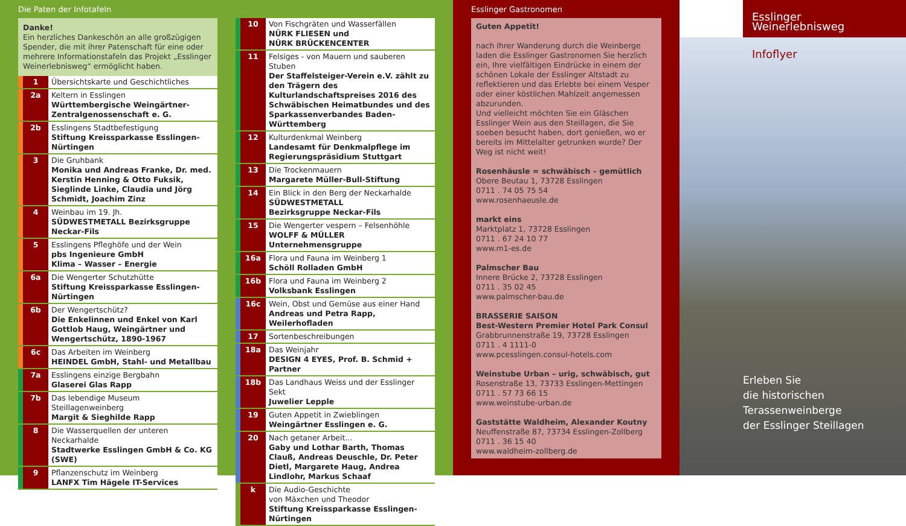Die Paten der Infotafeln
Danke!
Ein herzliches Dankeschön an alle großzügigen Spender, die mit ihrer Patenschaft für eine oder mehrere Informationstafeln das Projekt „Esslinger Weinerlebnisweg“ ermöglicht haben.
| | 1 | Übersichtskarte und Geschichtliches |
| | 2a | Keltern in Esslingen Württembergische Weingärtner-Zentralgenossenschaft e. G. |
| | 2b | Esslingens Stadtbefestigung Stiftung Kreissparkasse Esslingen-Nürtingen |
| | 3 | Die Gruhbank Monika und Andreas Franke, Dr. med. Kerstin Henning & Otto Fuksik, Sieglinde Linke, Claudia und Jörg Schmidt, Joachim Zinz |
| | 4 | Weinbau im 19. Jh. SÜDWESTMETALL Bezirksgruppe Neckar-Fils |
| | 5 | Esslingens Pfleghöfe und der Wein pbs Ingenieure GmbH Klima – Wasser – Energie |
| | 6a | Die Wengerter Schutzhütte Stiftung Kreissparkasse Esslingen-Nürtingen |
| | 6b | Der Wengertschütz? Die Enkelinnen und Enkel von Karl Gottlob Haug, Weingärtner und Wengertschütz, 1890-1967 |
| | 6c | Das Arbeiten im Weinberg HEINDEL GmbH, Stahl- und Metallbau |
| | 7a | Esslingens einzige Bergbahn Glaserei Glas Rapp |
| | 7b | Das lebendige Museum Steillagenweinberg Margit & Sieghilde Rapp |
| | 8 | Die Wasserquellen der unteren Neckarhalde Stadtwerke Esslingen GmbH & Co. KG (SWE) |
| | 9 | Pflanzenschutz im Weinberg LANFX Tim Hägele IT-Services |
| | 10 | Von Fischgräten und Wasserfällen NÜRK FLIESEN und NÜRK BRÜCKENCENTER |
| | 11 | Felsiges - von Mauern und sauberen Stuben Der Staffelsteiger-Verein e.V. zählt zu den Trägern des Kulturlandschaftspreises 2016 des Schwäbischen Heimatbundes und des Sparkassenverbandes Baden-Württemberg |
| | 12 | Kulturdenkmal Weinberg Landesamt für Denkmalpflege im Regierungspräsidium Stuttgart |
| | 13 | Die Trockenmauern Margarete Müller-Bull-Stiftung |
| | 14 | Ein Blick in den Berg der Neckarhalde SÜDWESTMETALL Bezirksgruppe Neckar-Fils |
| | 15 | Die Wengerter vespern – Felsenhöhle WOLFF & MÜLLER Unternehmensgruppe |
| | 16a | Flora und Fauna im Weinberg 1 Schöll Rolladen GmbH |
| | 16b | Flora und Fauna im Weinberg 2 Volksbank Esslingen |
| | 16c | Wein, Obst und Gemüse aus einer Hand Andreas und Petra Rapp, Weilerhofladen |
| | 17 | Sortenbeschreibungen |
| | 18a | Das Weinjahr DESIGN 4 EYES, Prof. B. Schmid + Partner |
| | 18b | Das Landhaus Weiss und der Esslinger Sekt Juwelier Lepple |
| | 19 | Guten Appetit in Zwieblingen Weingärtner Esslingen e. G. |
| | 20 | Nach getaner Arbeit... Gaby und Lothar Barth, Thomas Clauß, Andreas Deuschle, Dr. Peter Dietl, Margarete Haug, Andrea Lindlohr, Markus Schaaf |
| | k | Die Audio-Geschichte von Mäxchen und Theodor Stiftung Kreissparkasse Esslingen-Nürtingen |
Esslinger Gastronomen
Guten Appetit!
nach Ihrer Wanderung durch die Weinberge laden die Esslinger Gastronomen Sie herzlich ein, Ihre vielfältigen Eindrücke in einem der schönen Lokale der Esslinger Altstadt zu reflektieren und das Erlebte bei einem Vesper oder einer köstlichen Mahlzeit angemessen abzurunden.
Und vielleicht möchten Sie ein Gläschen Esslinger Wein aus den Steillagen, die Sie soeben besucht haben, dort genießen, wo er bereits im Mittelalter getrunken wurde? Der Weg ist nicht weit!
Rosenhäusle = schwäbisch – gemütlich
Obere Beutau 1, 73728 Esslingen
0711 . 74 05 75 54
www.rosenhaeusle.de
markt eins
Marktplatz 1, 73728 Esslingen
0711 . 67 24 10 77
www.m1-es.de
Palmscher Bau
Innere Brücke 2, 73728 Esslingen
0711 . 35 02 45
www.palmscher-bau.de
BRASSERIE SAISON
Best-Western Premier Hotel Park Consul
Grabbrunnenstraße 19, 73728 Esslingen
0711 . 4 1111-0
www.pcesslingen.consul-hotels.com
Weinstube Urban – urig, schwäbisch, gut
Rosenstraße 13, 73733 Esslingen-Mettingen
0711 . 57 73 66 15
www.weinstube-urban.de
Gaststätte Waldheim, Alexander Koutny
Neuffenstraße 87, 73734 Esslingen-Zollberg
0711 . 36 15 40
www.waldheim-zollberg.de
Esslinger Weinerlebnisweg
Infoflyer
Erleben Sie
die historischen
Terassenweinberge
der Esslinger Steillagen